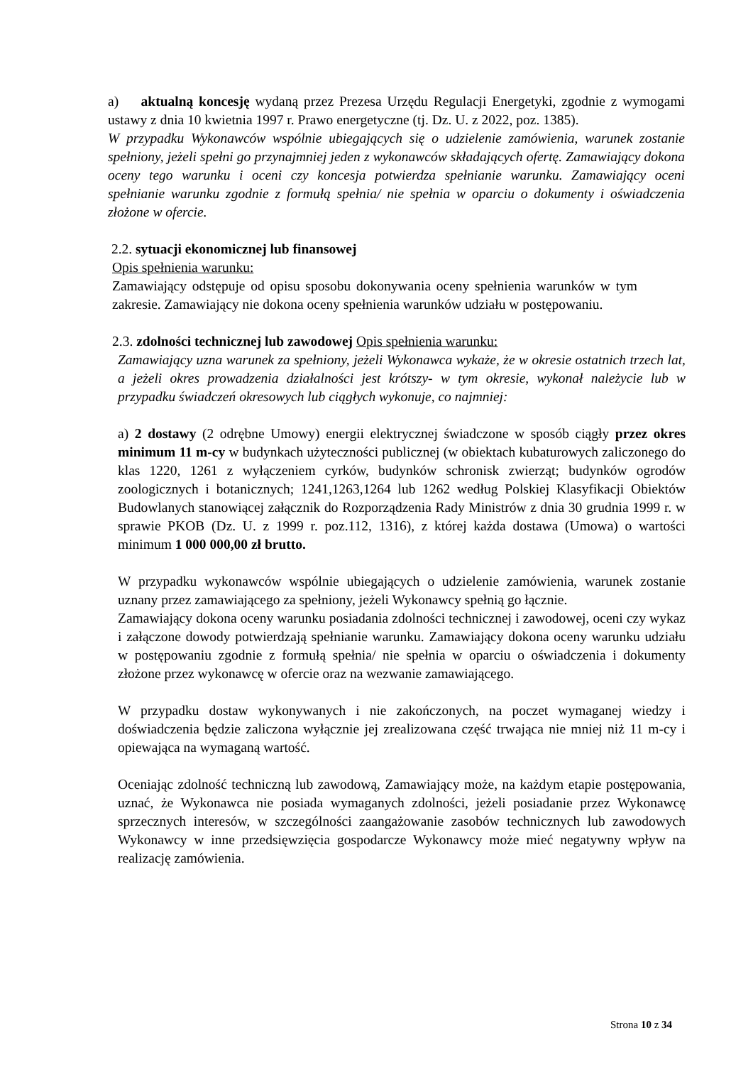a) aktualną koncesję wydaną przez Prezesa Urzędu Regulacji Energetyki, zgodnie z wymogami ustawy z dnia 10 kwietnia 1997 r. Prawo energetyczne (tj. Dz. U. z 2022, poz. 1385).
W przypadku Wykonawców wspólnie ubiegających się o udzielenie zamówienia, warunek zostanie spełniony, jeżeli spełni go przynajmniej jeden z wykonawców składających ofertę. Zamawiający dokona oceny tego warunku i oceni czy koncesja potwierdza spełnianie warunku. Zamawiający oceni spełnianie warunku zgodnie z formułą spełnia/ nie spełnia w oparciu o dokumenty i oświadczenia złożone w ofercie.
2.2. sytuacji ekonomicznej lub finansowej
Opis spełnienia warunku:
Zamawiający odstępuje od opisu sposobu dokonywania oceny spełnienia warunków w tym zakresie. Zamawiający nie dokona oceny spełnienia warunków udziału w postępowaniu.
2.3. zdolności technicznej lub zawodowej Opis spełnienia warunku:
Zamawiający uzna warunek za spełniony, jeżeli Wykonawca wykaże, że w okresie ostatnich trzech lat, a jeżeli okres prowadzenia działalności jest krótszy- w tym okresie, wykonał należycie lub w przypadku świadczeń okresowych lub ciągłych wykonuje, co najmniej:
a) 2 dostawy (2 odrębne Umowy) energii elektrycznej świadczone w sposób ciągły przez okres minimum 11 m-cy w budynkach użyteczności publicznej (w obiektach kubaturowych zaliczonego do klas 1220, 1261 z wyłączeniem cyrków, budynków schronisk zwierząt; budynków ogrodów zoologicznych i botanicznych; 1241,1263,1264 lub 1262 według Polskiej Klasyfikacji Obiektów Budowlanych stanowiącej załącznik do Rozporządzenia Rady Ministrów z dnia 30 grudnia 1999 r. w sprawie PKOB (Dz. U. z 1999 r. poz.112, 1316), z której każda dostawa (Umowa) o wartości minimum 1 000 000,00 zł brutto.
W przypadku wykonawców wspólnie ubiegających o udzielenie zamówienia, warunek zostanie uznany przez zamawiającego za spełniony, jeżeli Wykonawcy spełnią go łącznie.
Zamawiający dokona oceny warunku posiadania zdolności technicznej i zawodowej, oceni czy wykaz i załączone dowody potwierdzają spełnianie warunku. Zamawiający dokona oceny warunku udziału w postępowaniu zgodnie z formułą spełnia/ nie spełnia w oparciu o oświadczenia i dokumenty złożone przez wykonawcę w ofercie oraz na wezwanie zamawiającego.
W przypadku dostaw wykonywanych i nie zakończonych, na poczet wymaganej wiedzy i doświadczenia będzie zaliczona wyłącznie jej zrealizowana część trwająca nie mniej niż 11 m-cy i opiewająca na wymaganą wartość.
Oceniając zdolność techniczną lub zawodową, Zamawiający może, na każdym etapie postępowania, uznać, że Wykonawca nie posiada wymaganych zdolności, jeżeli posiadanie przez Wykonawcę sprzecznych interesów, w szczególności zaangażowanie zasobów technicznych lub zawodowych Wykonawcy w inne przedsięwzięcia gospodarcze Wykonawcy może mieć negatywny wpływ na realizację zamówienia.
Strona 10 z 34